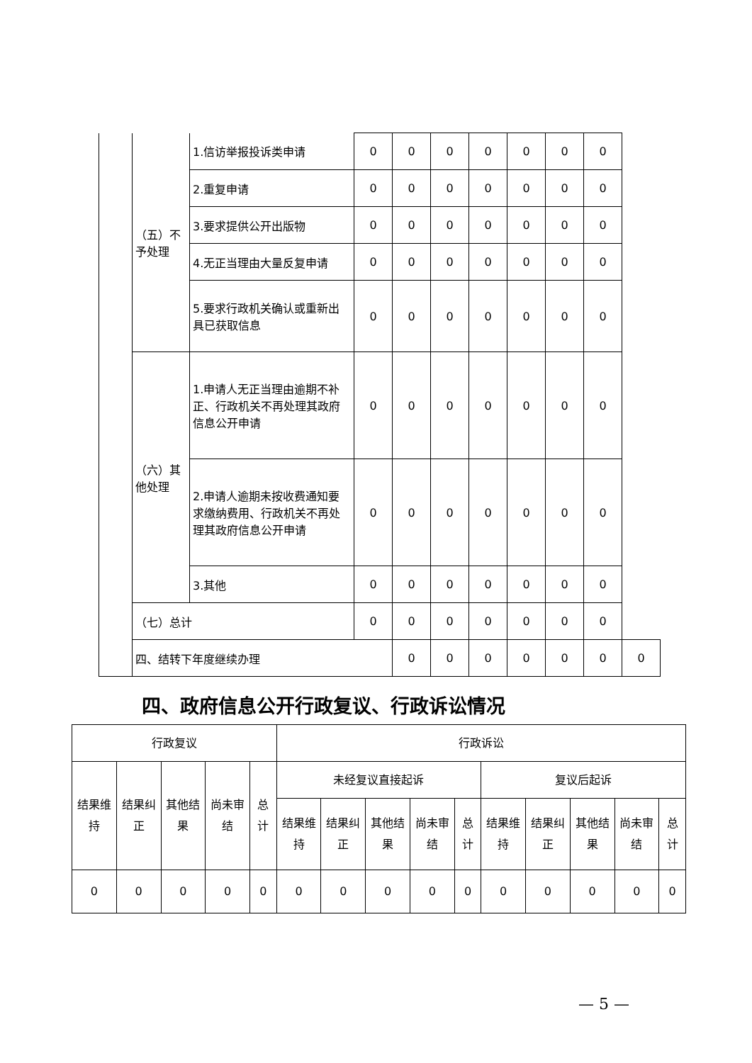| | （五）不予处理 | 1.信访举报投诉类申请 | 0 | 0 | 0 | 0 | 0 | 0 | 0 | |
| | | 2.重复申请 | 0 | 0 | 0 | 0 | 0 | 0 | 0 | |
| | | 3.要求提供公开出版物 | 0 | 0 | 0 | 0 | 0 | 0 | 0 | |
| | | 4.无正当理由大量反复申请 | 0 | 0 | 0 | 0 | 0 | 0 | 0 | |
| | | 5.要求行政机关确认或重新出具已获取信息 | 0 | 0 | 0 | 0 | 0 | 0 | 0 | |
| | （六）其他处理 | 1.申请人无正当理由逾期不补正、行政机关不再处理其政府信息公开申请 | 0 | 0 | 0 | 0 | 0 | 0 | 0 | |
| | | 2.申请人逾期未按收费通知要求缴纳费用、行政机关不再处理其政府信息公开申请 | 0 | 0 | 0 | 0 | 0 | 0 | 0 | |
| | | 3.其他 | 0 | 0 | 0 | 0 | 0 | 0 | 0 | |
| | （七）总计 | | 0 | 0 | 0 | 0 | 0 | 0 | 0 | |
| | 四、结转下年度继续办理 | | | 0 | 0 | 0 | 0 | 0 | 0 | 0 |
四、政府信息公开行政复议、行政诉讼情况
| 行政复议 | | | | | 行政诉讼 | | | | | | | | | |
| 结果维持 | 结果纠正 | 其他结果 | 尚未审结 | 总计 | 未经复议直接起诉 | | | | | 复议后起诉 | | | | |
| | | | | | 结果维持 | 结果纠正 | 其他结果 | 尚未审结 | 总计 | 结果维持 | 结果纠正 | 其他结果 | 尚未审结 | 总计 |
| 0 | 0 | 0 | 0 | 0 | 0 | 0 | 0 | 0 | 0 | 0 | 0 | 0 | 0 | 0 |
— 5 —